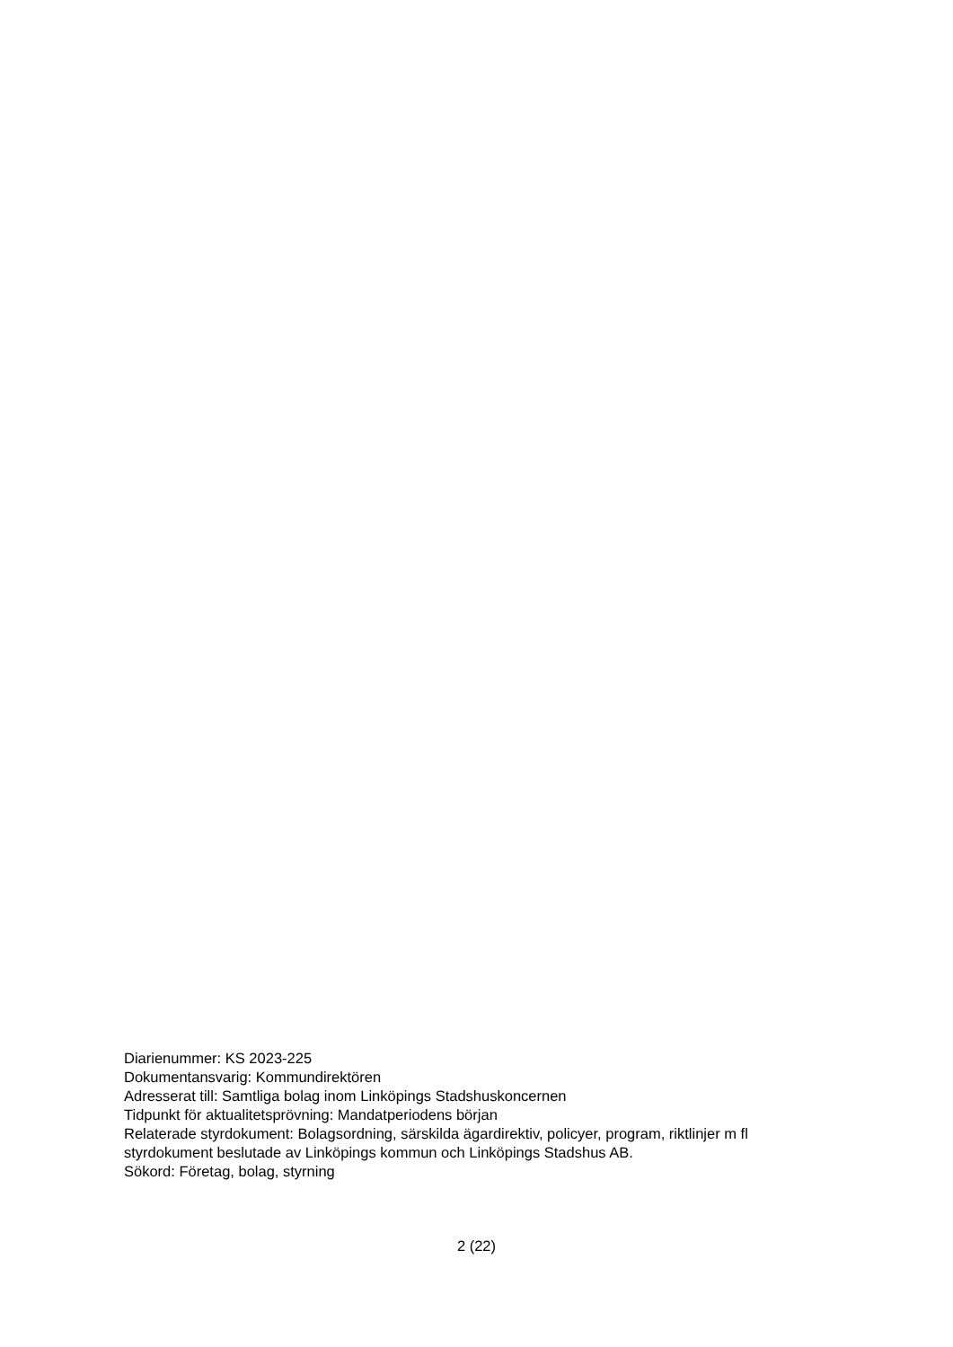Diarienummer: KS 2023-225
Dokumentansvarig: Kommundirektören
Adresserat till: Samtliga bolag inom Linköpings Stadshuskoncernen
Tidpunkt för aktualitetsprövning: Mandatperiodens början
Relaterade styrdokument: Bolagsordning, särskilda ägardirektiv, policyer, program, riktlinjer m fl styrdokument beslutade av Linköpings kommun och Linköpings Stadshus AB.
Sökord: Företag, bolag, styrning
2 (22)